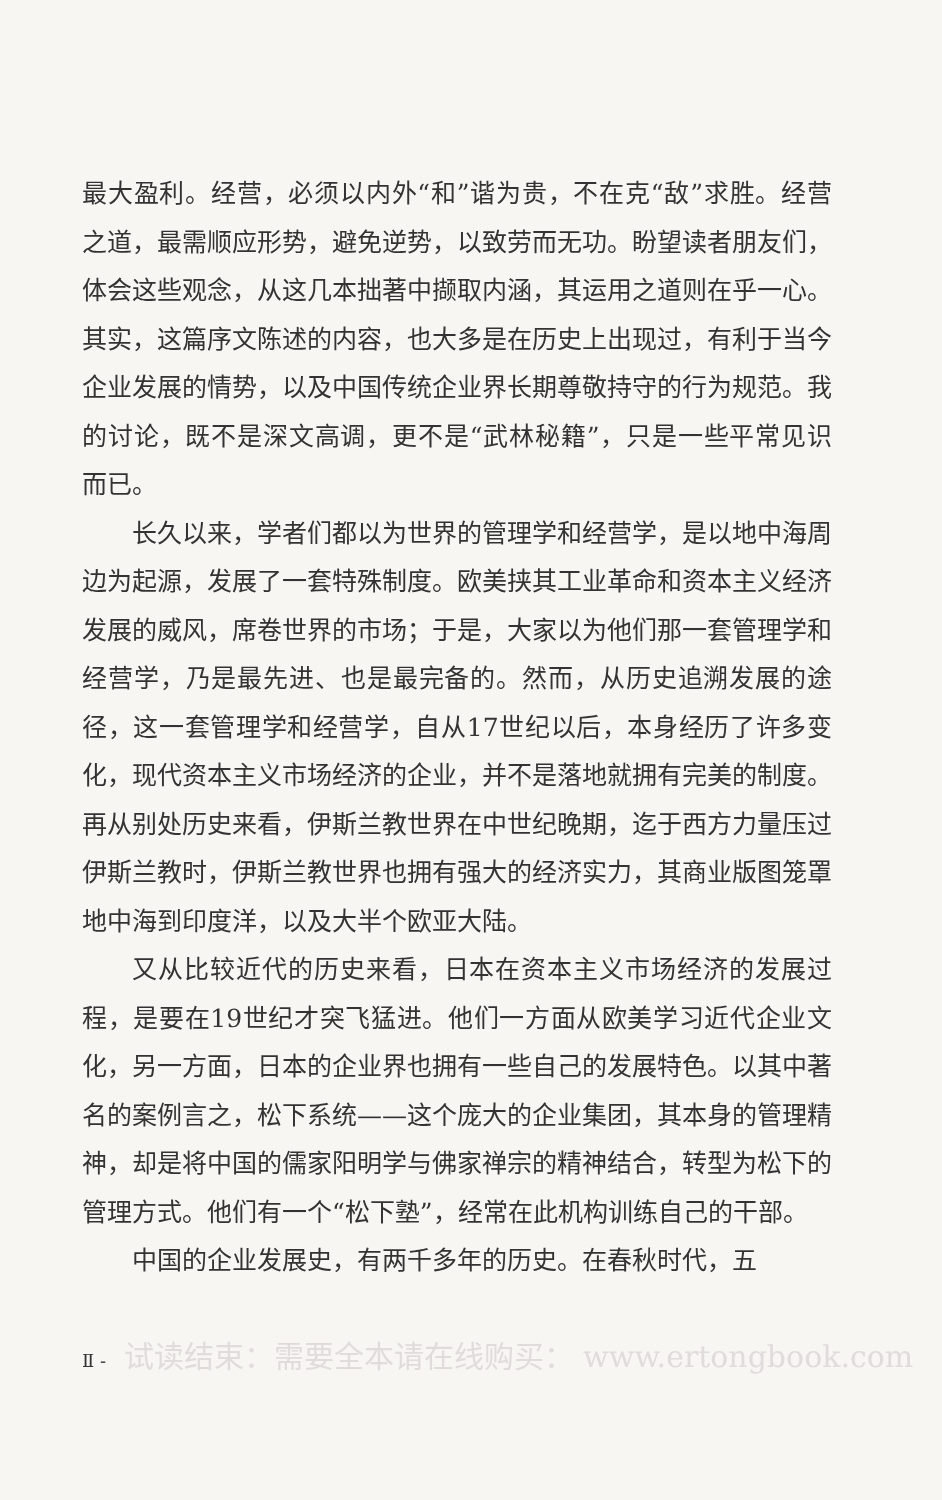最大盈利。经营，必须以内外“和”谐为贵，不在克“敌”求胜。经营之道，最需顺应形势，避免逆势，以致劳而无功。盼望读者朋友们，体会这些观念，从这几本拙著中撷取内涵，其运用之道则在乎一心。其实，这篇序文陈述的内容，也大多是在历史上出现过，有利于当今企业发展的情势，以及中国传统企业界长期尊敬持守的行为规范。我的讨论，既不是深文高调，更不是“武林秘籍”，只是一些平常见识而已。
长久以来，学者们都以为世界的管理学和经营学，是以地中海周边为起源，发展了一套特殊制度。欧美挟其工业革命和资本主义经济发展的威风，席卷世界的市场；于是，大家以为他们那一套管理学和经营学，乃是最先进、也是最完备的。然而，从历史追溯发展的途径，这一套管理学和经营学，自从17世纪以后，本身经历了许多变化，现代资本主义市场经济的企业，并不是落地就拥有完美的制度。再从别处历史来看，伊斯兰教世界在中世纪晚期，迄于西方力量压过伊斯兰教时，伊斯兰教世界也拥有强大的经济实力，其商业版图笼罩地中海到印度洋，以及大半个欧亚大陆。
又从比较近代的历史来看，日本在资本主义市场经济的发展过程，是要在19世纪才突飞猛进。他们一方面从欧美学习近代企业文化，另一方面，日本的企业界也拥有一些自己的发展特色。以其中著名的案例言之，松下系统——这个庞大的企业集团，其本身的管理精神，却是将中国的儒家阳明学与佛家禅宗的精神结合，转型为松下的管理方式。他们有一个“松下塾”，经常在此机构训练自己的干部。
中国的企业发展史，有两千多年的历史。在春秋时代，五
Ⅱ - 试读结束：需要全本请在线购买： www.ertongbook.com